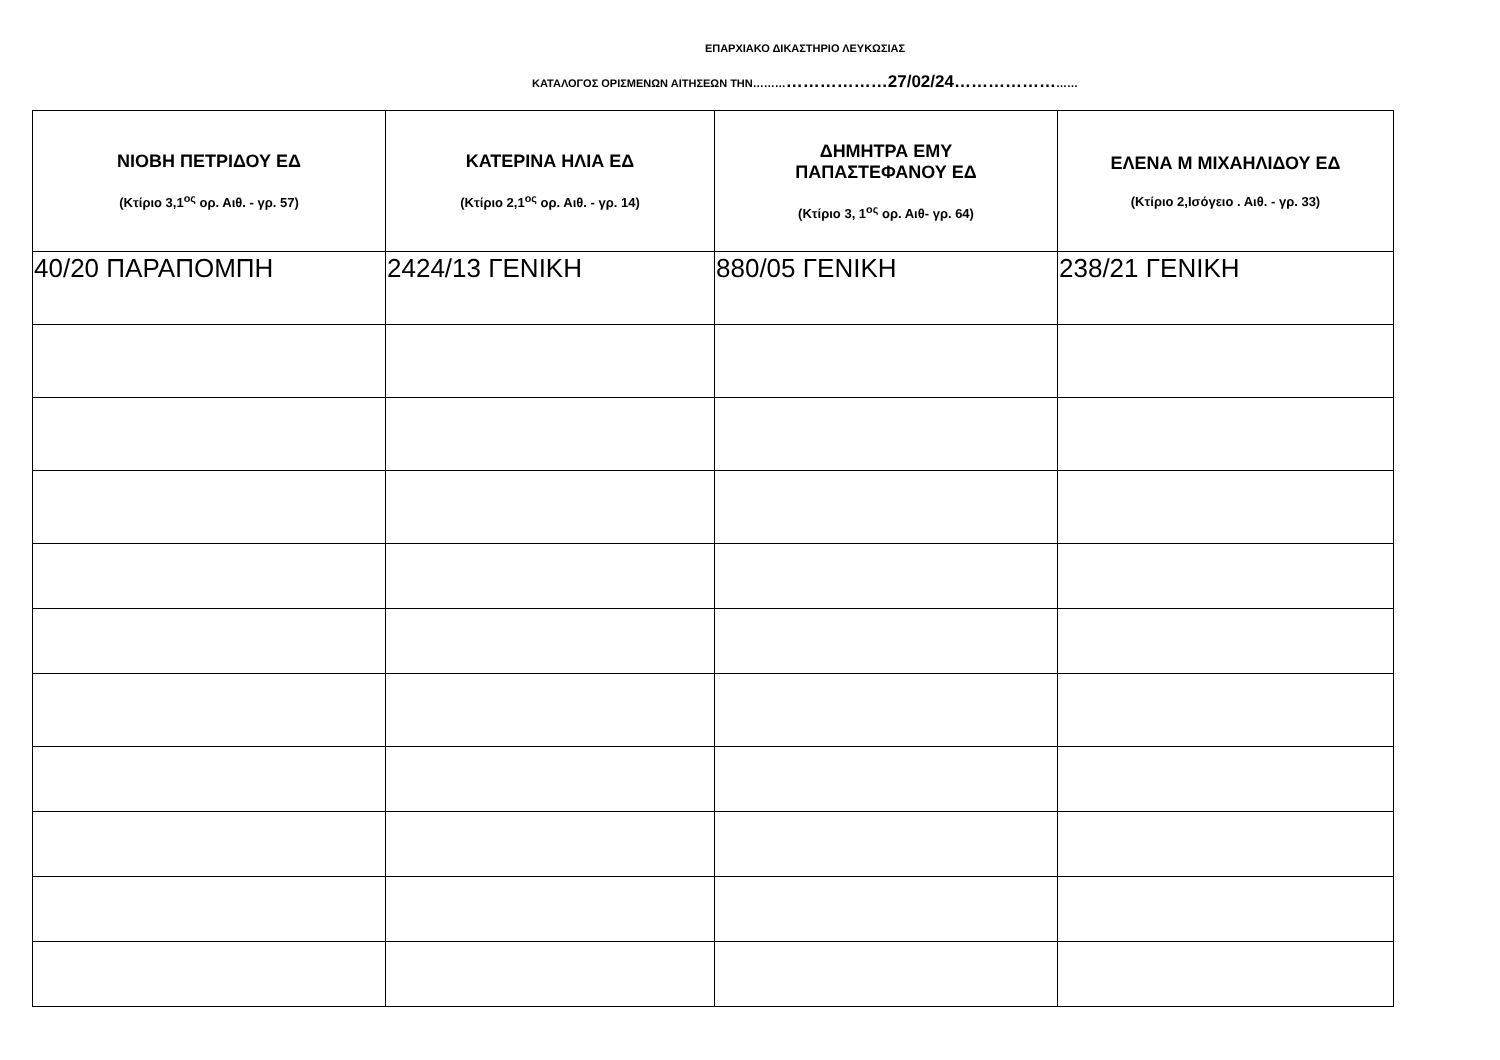ΕΠΑΡΧΙΑΚΟ ΔΙΚΑΣΤΗΡΙΟ ΛΕΥΚΩΣΙΑΣ
ΚΑΤΑΛΟΓΟΣ ΟΡΙΣΜΕΝΩΝ ΑΙΤΗΣΕΩΝ ΤΗΝ………………………27/02/24……………………
| ΝΙΟΒΗ ΠΕΤΡΙΔΟΥ ΕΔ (Κτίριο 3,1<sup>ος</sup> ορ. Αιθ. - γρ. 57) | ΚΑΤΕΡΙΝΑ ΗΛΙΑ ΕΔ (Κτίριο 2,1<sup>ος</sup> ορ. Αιθ. - γρ. 14) | ΔΗΜΗΤΡΑ ΕΜΥ ΠΑΠΑΣΤΕΦΑΝΟΥ ΕΔ (Κτίριο 3, 1<sup>ος</sup> ορ. Αιθ- γρ. 64) | ΕΛΕΝΑ Μ ΜΙΧΑΗΛΙΔΟΥ ΕΔ (Κτίριο 2,Ισόγειο . Αιθ. - γρ. 33) |
| --- | --- | --- | --- |
| 40/20 ΠΑΡΑΠΟΜΠΗ | 2424/13 ΓΕΝΙΚΗ | 880/05 ΓΕΝΙΚΗ | 238/21 ΓΕΝΙΚΗ |